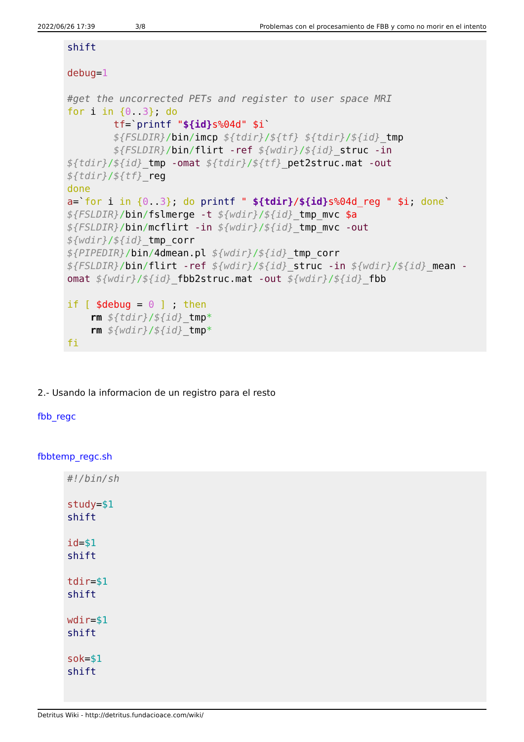2022/06/26 17:39 3/8 Problemas con el procesamiento de FBB y como no morir en el intento
shift

debug=1

#get the uncorrected PETs and register to user space MRI
for i in {0..3}; do
        tf=`printf "${id}s%04d" $i`
        ${FSLDIR}/bin/imcp ${tdir}/${tf} ${tdir}/${id}_tmp
        ${FSLDIR}/bin/flirt -ref ${wdir}/${id}_struc -in ${tdir}/${id}_tmp -omat ${tdir}/${tf}_pet2struc.mat -out ${tdir}/${tf}_reg
done
a=`for i in {0..3}; do printf " ${tdir}/${id}s%04d_reg " $i; done`
${FSLDIR}/bin/fslmerge -t ${wdir}/${id}_tmp_mvc $a
${FSLDIR}/bin/mcflirt -in ${wdir}/${id}_tmp_mvc -out ${wdir}/${id}_tmp_corr
${PIPEDIR}/bin/4dmean.pl ${wdir}/${id}_tmp_corr
${FSLDIR}/bin/flirt -ref ${wdir}/${id}_struc -in ${wdir}/${id}_mean -omat ${wdir}/${id}_fbb2struc.mat -out ${wdir}/${id}_fbb

if [ $debug = 0 ] ; then
    rm ${tdir}/${id}_tmp*
    rm ${wdir}/${id}_tmp*
fi
2.- Usando la informacion de un registro para el resto
fbb_regc
fbbtemp_regc.sh
#!/bin/sh

study=$1
shift

id=$1
shift

tdir=$1
shift

wdir=$1
shift

sok=$1
shift
Detritus Wiki - http://detritus.fundacioace.com/wiki/